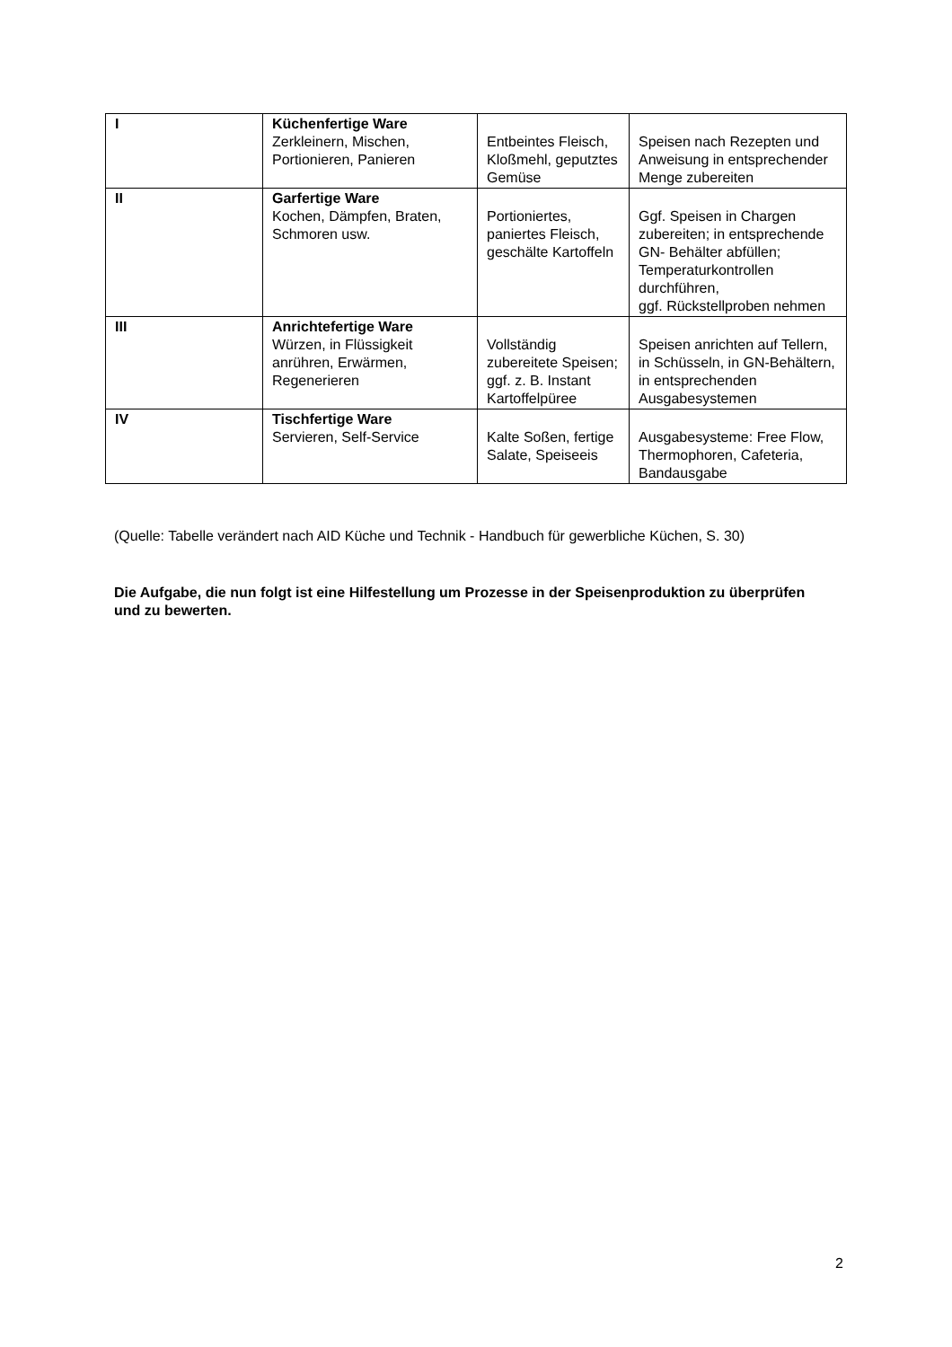| I | Küchenfertige Ware Zerkleinern, Mischen, Portionieren, Panieren | Entbeintes Fleisch, Kloßmehl, geputztes Gemüse | Speisen nach Rezepten und Anweisung in entsprechender Menge zubereiten |
| II | Garfertige Ware Kochen, Dämpfen, Braten, Schmoren usw. | Portioniertes, paniertes Fleisch, geschälte Kartoffeln | Ggf. Speisen in Chargen zubereiten; in entsprechende GN- Behälter abfüllen; Temperaturkontrollen durchführen, ggf. Rückstellproben nehmen |
| III | Anrichtefertige Ware Würzen, in Flüssigkeit anrühren, Erwärmen, Regenerieren | Vollständig zubereitete Speisen; ggf. z. B. Instant Kartoffelpüree | Speisen anrichten auf Tellern, in Schüsseln, in GN-Behältern, in entsprechenden Ausgabesystemen |
| IV | Tischfertige Ware Servieren, Self-Service | Kalte Soßen, fertige Salate, Speiseeis | Ausgabesysteme: Free Flow, Thermophoren, Cafeteria, Bandausgabe |
(Quelle: Tabelle verändert nach AID Küche und Technik - Handbuch für gewerbliche Küchen, S. 30)
Die Aufgabe, die nun folgt ist eine Hilfestellung um Prozesse in der Speisenproduktion zu überprüfen und zu bewerten.
2